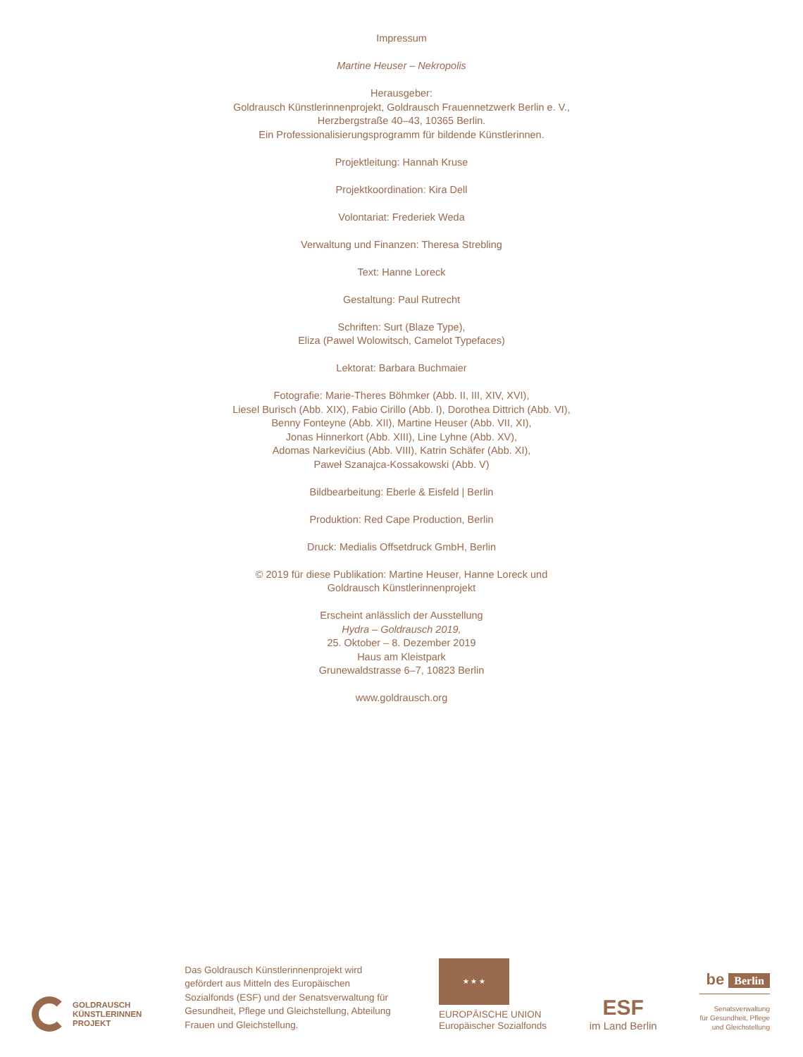Impressum
Martine Heuser – Nekropolis
Herausgeber:
Goldrausch Künstlerinnenprojekt, Goldrausch Frauennetzwerk Berlin e. V.,
Herzbergstraße 40–43, 10365 Berlin.
Ein Professionalisierungsprogramm für bildende Künstlerinnen.
Projektleitung: Hannah Kruse
Projektkoordination: Kira Dell
Volontariat: Frederiek Weda
Verwaltung und Finanzen: Theresa Strebling
Text: Hanne Loreck
Gestaltung: Paul Rutrecht
Schriften: Surt (Blaze Type),
Eliza (Pawel Wolowitsch, Camelot Typefaces)
Lektorat: Barbara Buchmaier
Fotografie: Marie-Theres Böhmker (Abb. II, III, XIV, XVI),
Liesel Burisch (Abb. XIX), Fabio Cirillo (Abb. I), Dorothea Dittrich (Abb. VI),
Benny Fonteyne (Abb. XII), Martine Heuser (Abb. VII, XI),
Jonas Hinnerkort (Abb. XIII), Line Lyhne (Abb. XV),
Adomas Narkevičius (Abb. VIII), Katrin Schäfer (Abb. XI),
Paweł Szanajca-Kossakowski (Abb. V)
Bildbearbeitung: Eberle & Eisfeld | Berlin
Produktion: Red Cape Production, Berlin
Druck: Medialis Offsetdruck GmbH, Berlin
© 2019 für diese Publikation: Martine Heuser, Hanne Loreck und
Goldrausch Künstlerinnenprojekt
Erscheint anlässlich der Ausstellung
Hydra – Goldrausch 2019,
25. Oktober – 8. Dezember 2019
Haus am Kleistpark
Grunewaldstrasse 6–7, 10823 Berlin
www.goldrausch.org
GOLDRAUSCH
KÜNSTLERINNEN
PROJEKT
Das Goldrausch Künstlerinnenprojekt wird gefördert aus Mitteln des Europäischen Sozialfonds (ESF) und der Senatsverwaltung für Gesundheit, Pflege und Gleichstellung, Abteilung Frauen und Gleichstellung.
★ ★ ★
EUROPÄISCHE UNION
Europäischer Sozialfonds
ESF
im Land Berlin
be Berlin
Senatsverwaltung
für Gesundheit, Pflege
und Gleichstellung